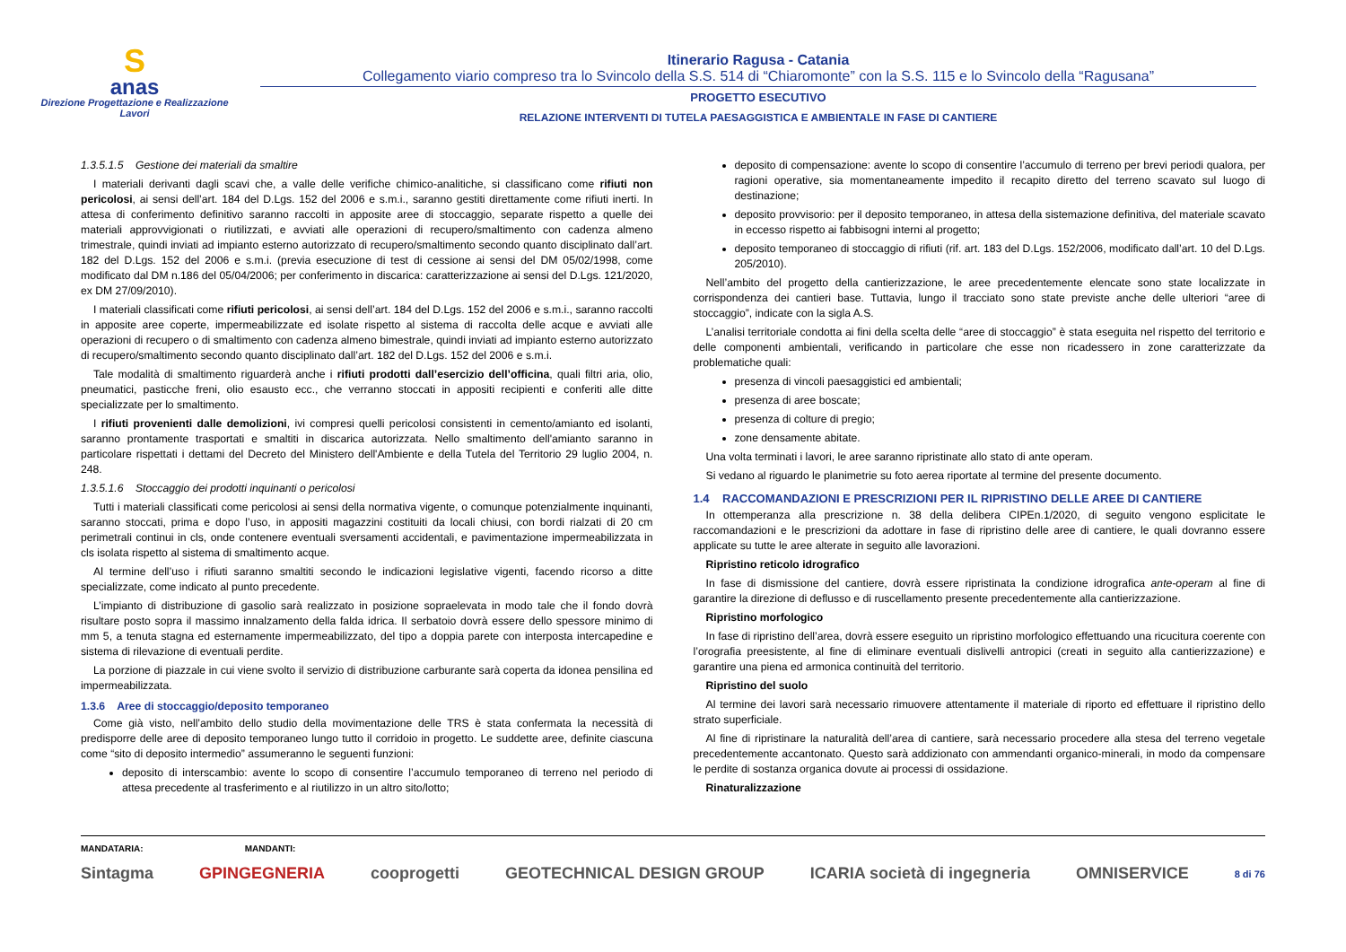S
anas
Direzione Progettazione e Realizzazione
Lavori
Itinerario Ragusa - Catania
Collegamento viario compreso tra lo Svincolo della S.S. 514 di “Chiaromonte” con la S.S. 115 e lo Svincolo della “Ragusana”
PROGETTO ESECUTIVO
RELAZIONE INTERVENTI DI TUTELA PAESAGGISTICA E AMBIENTALE IN FASE DI CANTIERE
1.3.5.1.5 Gestione dei materiali da smaltire
I materiali derivanti dagli scavi che, a valle delle verifiche chimico-analitiche, si classificano come rifiuti non pericolosi, ai sensi dell’art. 184 del D.Lgs. 152 del 2006 e s.m.i., saranno gestiti direttamente come rifiuti inerti. In attesa di conferimento definitivo saranno raccolti in apposite aree di stoccaggio, separate rispetto a quelle dei materiali approvvigionati o riutilizzati, e avviati alle operazioni di recupero/smaltimento con cadenza almeno trimestrale, quindi inviati ad impianto esterno autorizzato di recupero/smaltimento secondo quanto disciplinato dall’art. 182 del D.Lgs. 152 del 2006 e s.m.i. (previa esecuzione di test di cessione ai sensi del DM 05/02/1998, come modificato dal DM n.186 del 05/04/2006; per conferimento in discarica: caratterizzazione ai sensi del D.Lgs. 121/2020, ex DM 27/09/2010).
I materiali classificati come rifiuti pericolosi, ai sensi dell’art. 184 del D.Lgs. 152 del 2006 e s.m.i., saranno raccolti in apposite aree coperte, impermeabilizzate ed isolate rispetto al sistema di raccolta delle acque e avviati alle operazioni di recupero o di smaltimento con cadenza almeno bimestrale, quindi inviati ad impianto esterno autorizzato di recupero/smaltimento secondo quanto disciplinato dall’art. 182 del D.Lgs. 152 del 2006 e s.m.i.
Tale modalità di smaltimento riguarderà anche i rifiuti prodotti dall’esercizio dell’officina, quali filtri aria, olio, pneumatici, pasticche freni, olio esausto ecc., che verranno stoccati in appositi recipienti e conferiti alle ditte specializzate per lo smaltimento.
I rifiuti provenienti dalle demolizioni, ivi compresi quelli pericolosi consistenti in cemento/amianto ed isolanti, saranno prontamente trasportati e smaltiti in discarica autorizzata. Nello smaltimento dell'amianto saranno in particolare rispettati i dettami del Decreto del Ministero dell'Ambiente e della Tutela del Territorio 29 luglio 2004, n. 248.
1.3.5.1.6 Stoccaggio dei prodotti inquinanti o pericolosi
Tutti i materiali classificati come pericolosi ai sensi della normativa vigente, o comunque potenzialmente inquinanti, saranno stoccati, prima e dopo l’uso, in appositi magazzini costituiti da locali chiusi, con bordi rialzati di 20 cm perimetrali continui in cls, onde contenere eventuali sversamenti accidentali, e pavimentazione impermeabilizzata in cls isolata rispetto al sistema di smaltimento acque.
Al termine dell’uso i rifiuti saranno smaltiti secondo le indicazioni legislative vigenti, facendo ricorso a ditte specializzate, come indicato al punto precedente.
L’impianto di distribuzione di gasolio sarà realizzato in posizione sopraelevata in modo tale che il fondo dovrà risultare posto sopra il massimo innalzamento della falda idrica. Il serbatoio dovrà essere dello spessore minimo di mm 5, a tenuta stagna ed esternamente impermeabilizzato, del tipo a doppia parete con interposta intercapedine e sistema di rilevazione di eventuali perdite.
La porzione di piazzale in cui viene svolto il servizio di distribuzione carburante sarà coperta da idonea pensilina ed impermeabilizzata.
1.3.6 Aree di stoccaggio/deposito temporaneo
Come già visto, nell’ambito dello studio della movimentazione delle TRS è stata confermata la necessità di predisporre delle aree di deposito temporaneo lungo tutto il corridoio in progetto. Le suddette aree, definite ciascuna come “sito di deposito intermedio” assumeranno le seguenti funzioni:
deposito di interscambio: avente lo scopo di consentire l’accumulo temporaneo di terreno nel periodo di attesa precedente al trasferimento e al riutilizzo in un altro sito/lotto;
deposito di compensazione: avente lo scopo di consentire l’accumulo di terreno per brevi periodi qualora, per ragioni operative, sia momentaneamente impedito il recapito diretto del terreno scavato sul luogo di destinazione;
deposito provvisorio: per il deposito temporaneo, in attesa della sistemazione definitiva, del materiale scavato in eccesso rispetto ai fabbisogni interni al progetto;
deposito temporaneo di stoccaggio di rifiuti (rif. art. 183 del D.Lgs. 152/2006, modificato dall’art. 10 del D.Lgs. 205/2010).
Nell’ambito del progetto della cantierizzazione, le aree precedentemente elencate sono state localizzate in corrispondenza dei cantieri base. Tuttavia, lungo il tracciato sono state previste anche delle ulteriori “aree di stoccaggio”, indicate con la sigla A.S.
L’analisi territoriale condotta ai fini della scelta delle “aree di stoccaggio” è stata eseguita nel rispetto del territorio e delle componenti ambientali, verificando in particolare che esse non ricadessero in zone caratterizzate da problematiche quali:
presenza di vincoli paesaggistici ed ambientali;
presenza di aree boscate;
presenza di colture di pregio;
zone densamente abitate.
Una volta terminati i lavori, le aree saranno ripristinate allo stato di ante operam.
Si vedano al riguardo le planimetrie su foto aerea riportate al termine del presente documento.
1.4 RACCOMANDAZIONI E PRESCRIZIONI PER IL RIPRISTINO DELLE AREE DI CANTIERE
In ottemperanza alla prescrizione n. 38 della delibera CIPEn.1/2020, di seguito vengono esplicitate le raccomandazioni e le prescrizioni da adottare in fase di ripristino delle aree di cantiere, le quali dovranno essere applicate su tutte le aree alterate in seguito alle lavorazioni.
Ripristino reticolo idrografico
In fase di dismissione del cantiere, dovrà essere ripristinata la condizione idrografica ante-operam al fine di garantire la direzione di deflusso e di ruscellamento presente precedentemente alla cantierizzazione.
Ripristino morfologico
In fase di ripristino dell’area, dovrà essere eseguito un ripristino morfologico effettuando una ricucitura coerente con l’orografia preesistente, al fine di eliminare eventuali dislivelli antropici (creati in seguito alla cantierizzazione) e garantire una piena ed armonica continuità del territorio.
Ripristino del suolo
Al termine dei lavori sarà necessario rimuovere attentamente il materiale di riporto ed effettuare il ripristino dello strato superficiale.
Al fine di ripristinare la naturalità dell’area di cantiere, sarà necessario procedere alla stesa del terreno vegetale precedentemente accantonato. Questo sarà addizionato con ammendanti organico-minerali, in modo da compensare le perdite di sostanza organica dovute ai processi di ossidazione.
Rinaturalizzazione
MANDATARIA: MANDANTI:
Sintagma GPINGEGNERIA cooprogetti GEOTECHNICAL DESIGN GROUP ICARIA società di ingegneria OMNISERVICE 8 di 76